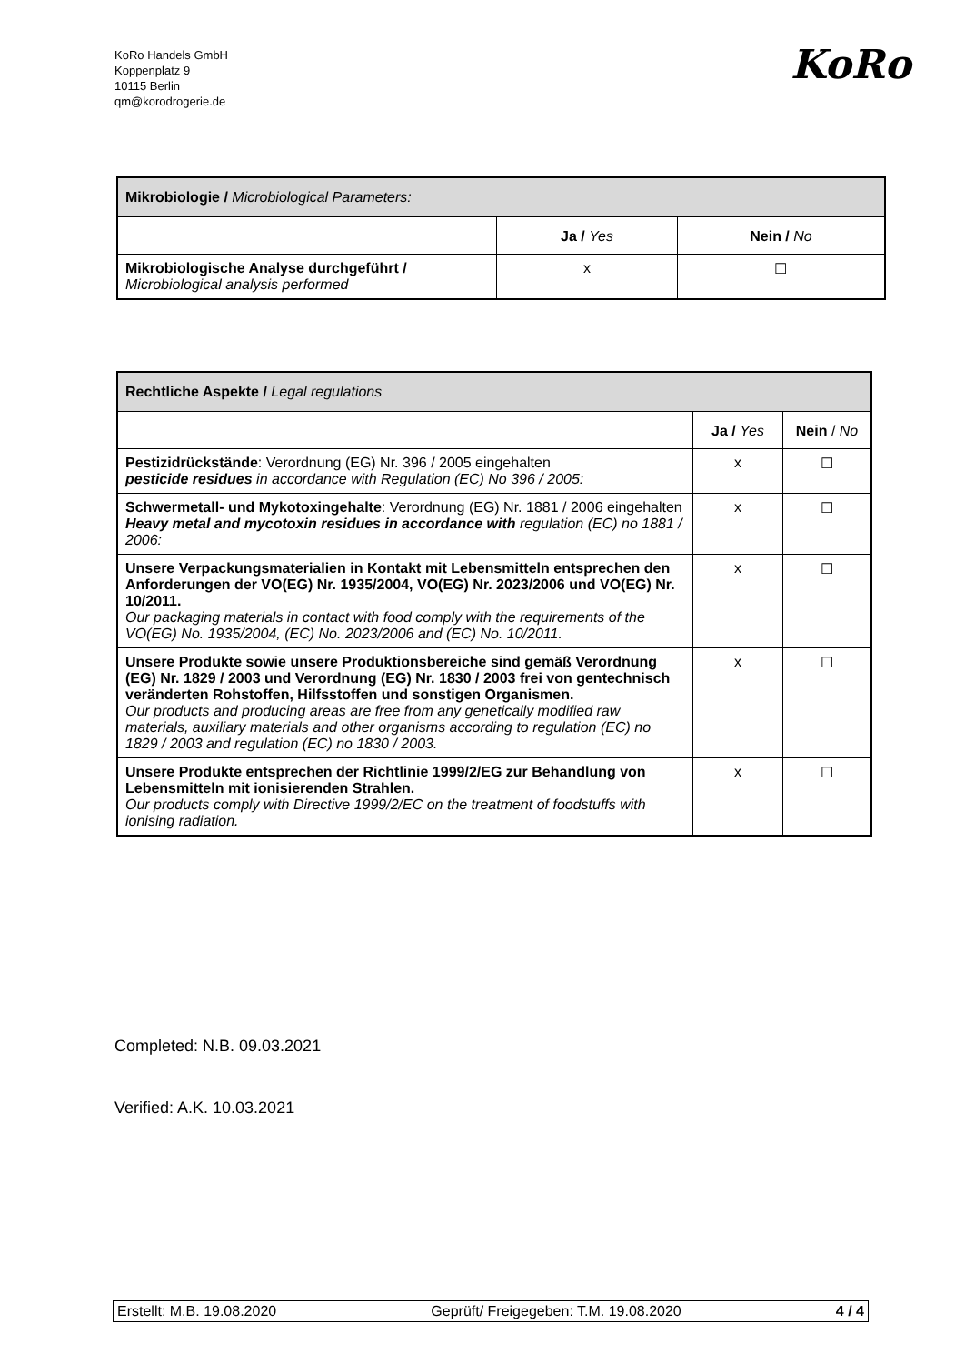KoRo Handels GmbH
Koppenplatz 9
10115 Berlin
qm@korodrogerie.de
KoRo
| Mikrobiologie / Microbiological Parameters: | | |
| | Ja / Yes | Nein / No |
| Mikrobiologische Analyse durchgeführt / Microbiological analysis performed | x | ☐ |
| Rechtliche Aspekte / Legal regulations | | |
| | Ja / Yes | Nein / No |
| Pestizidrückstände : Verordnung (EG) Nr. 396 / 2005 eingehalten pesticide residues in accordance with Regulation (EC) No 396 / 2005: | x | ☐ |
| Schwermetall- und Mykotoxingehalte : Verordnung (EG) Nr. 1881 / 2006 eingehalten Heavy metal and mycotoxin residues in accordance with regulation (EC) no 1881 / 2006: | x | ☐ |
| Unsere Verpackungsmaterialien in Kontakt mit Lebensmitteln entsprechen den Anforderungen der VO(EG) Nr. 1935/2004, VO(EG) Nr. 2023/2006 und VO(EG) Nr. 10/2011. Our packaging materials in contact with food comply with the requirements of the VO(EG) No. 1935/2004, (EC) No. 2023/2006 and (EC) No. 10/2011. | x | ☐ |
| Unsere Produkte sowie unsere Produktionsbereiche sind gemäß Verordnung (EG) Nr. 1829 / 2003 und Verordnung (EG) Nr. 1830 / 2003 frei von gentechnisch veränderten Rohstoffen, Hilfsstoffen und sonstigen Organismen. Our products and producing areas are free from any genetically modified raw materials, auxiliary materials and other organisms according to regulation (EC) no 1829 / 2003 and regulation (EC) no 1830 / 2003. | x | ☐ |
| Unsere Produkte entsprechen der Richtlinie 1999/2/EG zur Behandlung von Lebensmitteln mit ionisierenden Strahlen. Our products comply with Directive 1999/2/EC on the treatment of foodstuffs with ionising radiation. | x | ☐ |
Completed: N.B. 09.03.2021
Verified: A.K. 10.03.2021
Erstellt: M.B. 19.08.2020 Geprüft/ Freigegeben: T.M. 19.08.2020 4 / 4